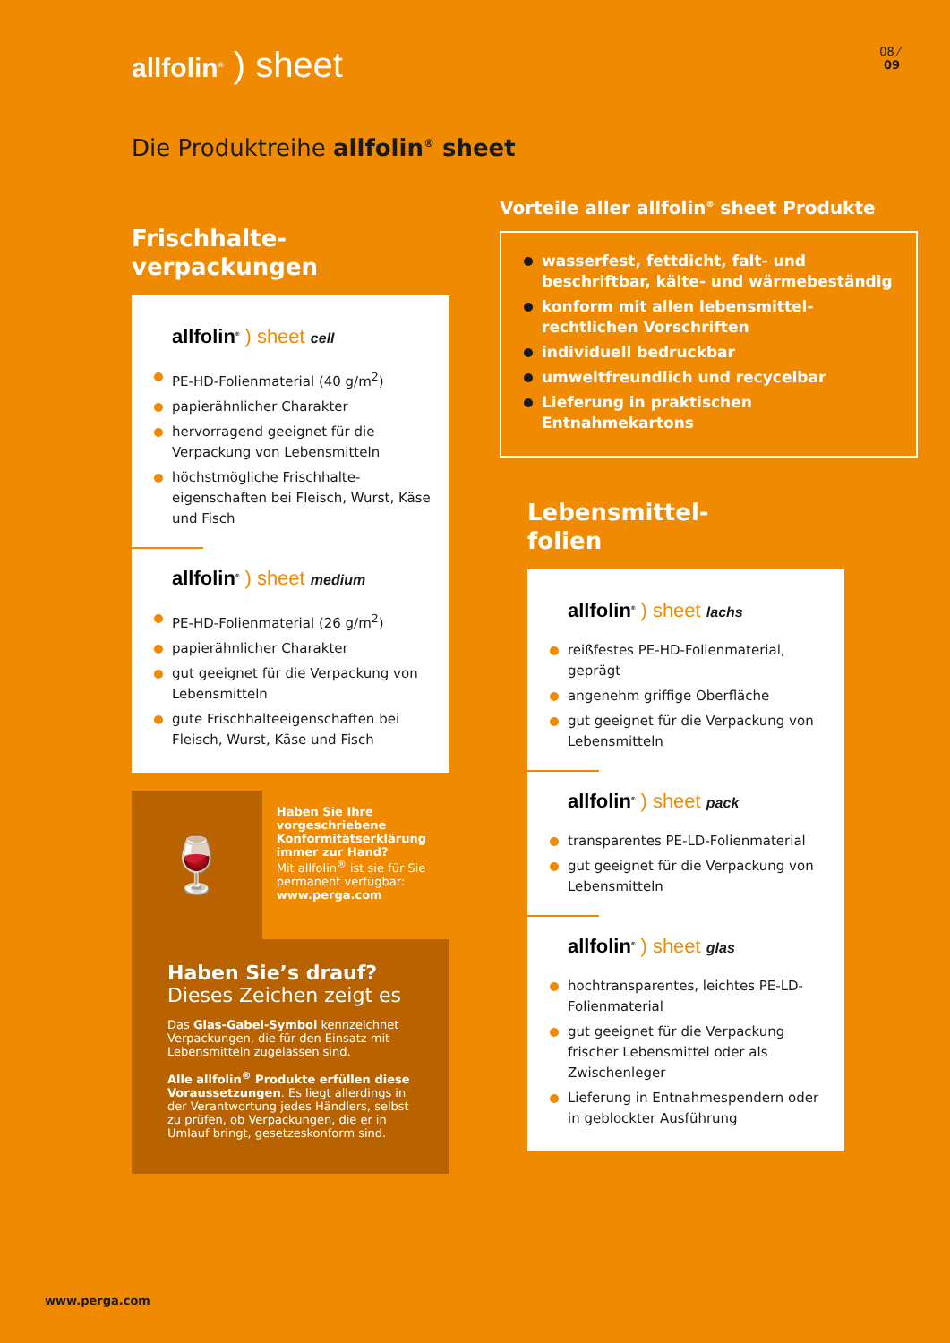allfolin<sup>®</sup> ) sheet
08 ⁄
09
Die Produktreihe allfolin<sup>®</sup> sheet
Frischhalte-
verpackungen
allfolin<sup>®</sup> ) sheet cell
PE-HD-Folienmaterial (40 g/m<sup>2</sup>)
papierähnlicher Charakter
hervorragend geeignet für die Verpackung von Lebensmitteln
höchstmögliche Frischhalte­eigenschaften bei Fleisch, Wurst, Käse und Fisch
allfolin<sup>®</sup> ) sheet medium
PE-HD-Folienmaterial (26 g/m<sup>2</sup>)
papierähnlicher Charakter
gut geeignet für die Verpackung von Lebensmitteln
gute Frischhalteeigenschaften bei Fleisch, Wurst, Käse und Fisch
🍷
Haben Sie Ihre vorgeschriebene Konformitätserklärung immer zur Hand?
Mit allfolin<sup>®</sup> ist sie für Sie permanent verfügbar: www.perga.com
Haben Sie’s drauf?
Dieses Zeichen zeigt es
Das Glas-Gabel-Symbol kennzeichnet Verpackungen, die für den Einsatz mit Lebensmitteln zugelassen sind.
Alle allfolin<sup>®</sup> Produkte erfüllen diese Voraussetzungen. Es liegt allerdings in der Verantwortung jedes Händlers, selbst zu prüfen, ob Verpackungen, die er in Umlauf bringt, gesetzeskonform sind.
Vorteile aller allfolin<sup>®</sup> sheet Produkte
wasserfest, fettdicht, falt- und beschriftbar, kälte- und wärmebeständig
konform mit allen lebensmittel­rechtlichen Vorschriften
individuell bedruckbar
umweltfreundlich und recycelbar
Lieferung in praktischen Entnahmekartons
Lebensmittel-
folien
allfolin<sup>®</sup> ) sheet lachs
reißfestes PE-HD-Folienmaterial, geprägt
angenehm griffige Oberfläche
gut geeignet für die Verpackung von Lebensmitteln
allfolin<sup>®</sup> ) sheet pack
transparentes PE-LD-Folienmaterial
gut geeignet für die Verpackung von Lebensmitteln
allfolin<sup>®</sup> ) sheet glas
hochtransparentes, leichtes PE-LD-Folienmaterial
gut geeignet für die Verpackung frischer Lebensmittel oder als Zwischenleger
Lieferung in Entnahmespendern oder in geblockter Ausführung
www.perga.com